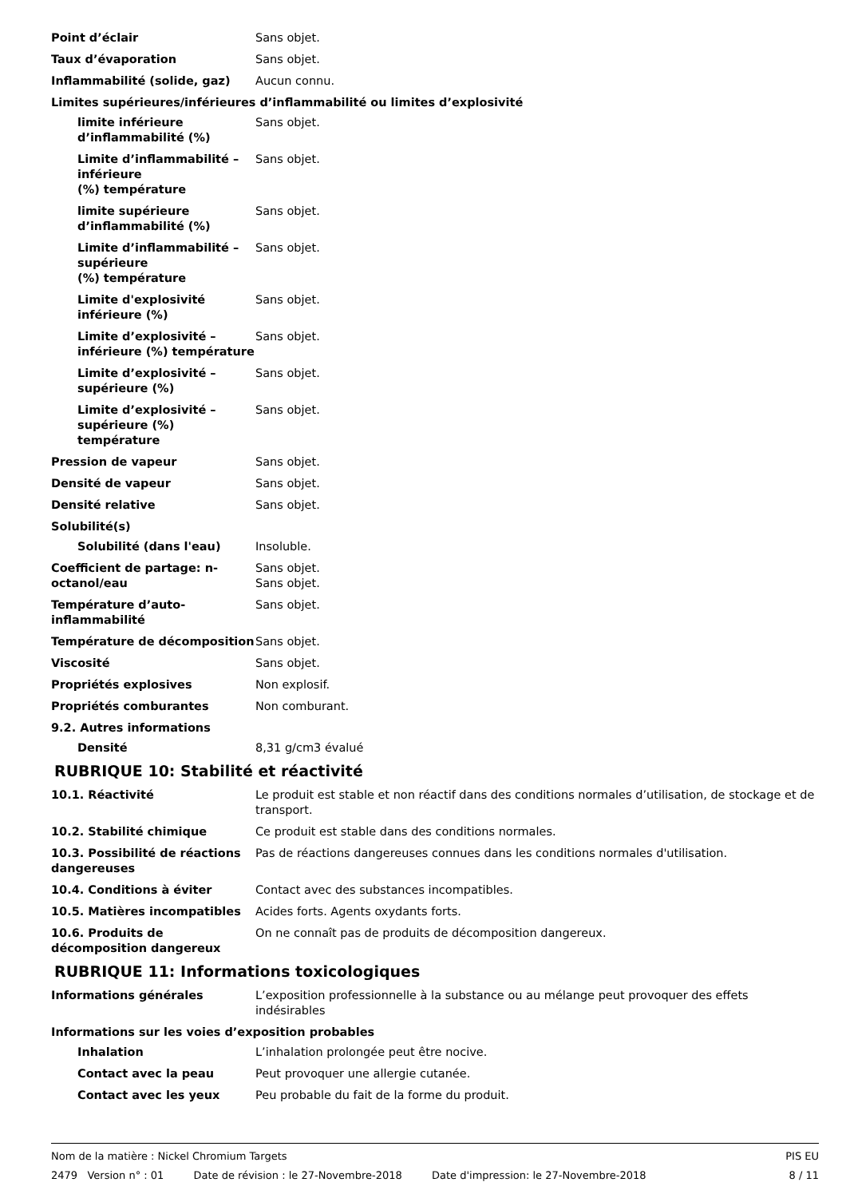Point d’éclair Sans objet.
Taux d’évaporation Sans objet.
Inflammabilité (solide, gaz) Aucun connu.
Limites supérieures/inférieures d’inflammabilité ou limites d’explosivité
limite inférieure d’inflammabilité (%)
Sans objet.
Limite d’inflammabilité – inférieure
(%) température
Sans objet.
limite supérieure d’inflammabilité (%)
Sans objet.
Limite d’inflammabilité – supérieure
(%) température
Sans objet.
Limite d'explosivité inférieure (%)
Sans objet.
Limite d’explosivité – inférieure (%) température
Sans objet.
Limite d’explosivité – supérieure (%)
Sans objet.
Limite d’explosivité – supérieure (%) température
Sans objet.
Pression de vapeur Sans objet.
Densité de vapeur Sans objet.
Densité relative Sans objet.
Solubilité(s)
Solubilité (dans l'eau) Insoluble.
Coefficient de partage: n-octanol/eau
Sans objet.
Sans objet.
Température d’auto-inflammabilité
Sans objet.
Température de décomposition Sans objet.
Viscosité Sans objet.
Propriétés explosives Non explosif.
Propriétés comburantes Non comburant.
9.2. Autres informations
Densité 8,31 g/cm3 évalué
RUBRIQUE 10: Stabilité et réactivité
10.1. Réactivité Le produit est stable et non réactif dans des conditions normales d’utilisation, de stockage et de transport.
10.2. Stabilité chimique Ce produit est stable dans des conditions normales.
10.3. Possibilité de réactions dangereuses
Pas de réactions dangereuses connues dans les conditions normales d'utilisation.
10.4. Conditions à éviter Contact avec des substances incompatibles.
10.5. Matières incompatibles Acides forts. Agents oxydants forts.
10.6. Produits de décomposition dangereux
On ne connaît pas de produits de décomposition dangereux.
RUBRIQUE 11: Informations toxicologiques
Informations générales L’exposition professionnelle à la substance ou au mélange peut provoquer des effets indésirables
Informations sur les voies d’exposition probables
Inhalation L’inhalation prolongée peut être nocive.
Contact avec la peau Peut provoquer une allergie cutanée.
Contact avec les yeux Peu probable du fait de la forme du produit.
Nom de la matière : Nickel Chromium Targets PIS EU
2479 Version n° : 01 Date de révision : le 27-Novembre-2018 Date d'impression: le 27-Novembre-2018 8 / 11